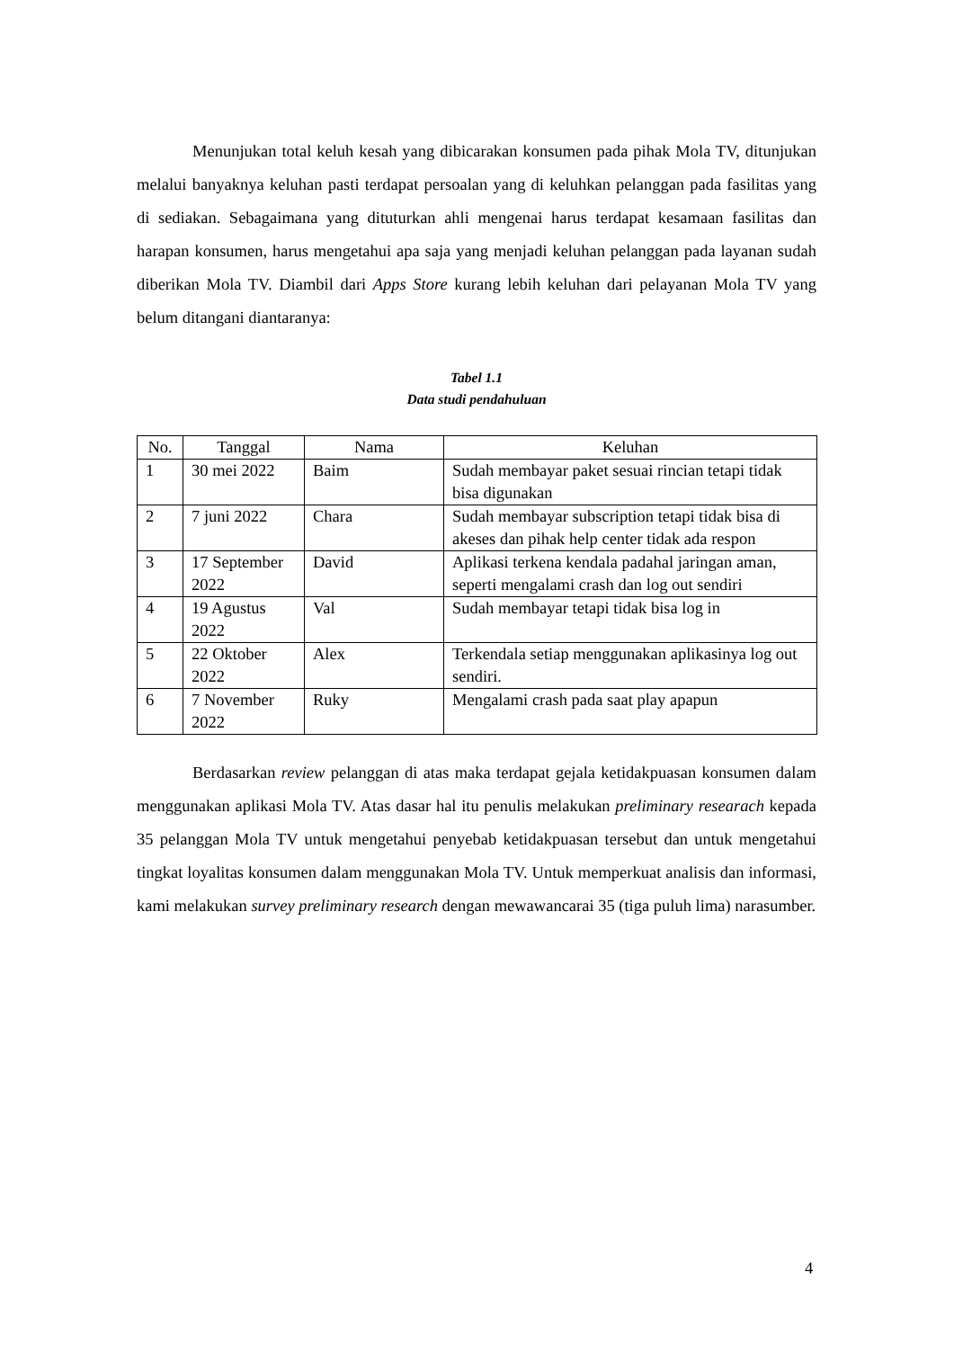Menunjukan total keluh kesah yang dibicarakan konsumen pada pihak Mola TV, ditunjukan melalui banyaknya keluhan pasti terdapat persoalan yang di keluhkan pelanggan pada fasilitas yang di sediakan. Sebagaimana yang dituturkan ahli mengenai harus terdapat kesamaan fasilitas dan harapan konsumen, harus mengetahui apa saja yang menjadi keluhan pelanggan pada layanan sudah diberikan Mola TV. Diambil dari Apps Store kurang lebih keluhan dari pelayanan Mola TV yang belum ditangani diantaranya:
Tabel 1.1
Data studi pendahuluan
| No. | Tanggal | Nama | Keluhan |
| --- | --- | --- | --- |
| 1 | 30 mei 2022 | Baim | Sudah membayar paket sesuai rincian tetapi tidak bisa digunakan |
| 2 | 7 juni 2022 | Chara | Sudah membayar subscription tetapi tidak bisa di akeses dan pihak help center tidak ada respon |
| 3 | 17 September 2022 | David | Aplikasi terkena kendala padahal jaringan aman, seperti mengalami crash dan log out sendiri |
| 4 | 19 Agustus 2022 | Val | Sudah membayar tetapi tidak bisa log in |
| 5 | 22 Oktober 2022 | Alex | Terkendala setiap menggunakan aplikasinya log out sendiri. |
| 6 | 7 November 2022 | Ruky | Mengalami crash pada saat play apapun |
Berdasarkan review pelanggan di atas maka terdapat gejala ketidakpuasan konsumen dalam menggunakan aplikasi Mola TV. Atas dasar hal itu penulis melakukan preliminary researach kepada 35 pelanggan Mola TV untuk mengetahui penyebab ketidakpuasan tersebut dan untuk mengetahui tingkat loyalitas konsumen dalam menggunakan Mola TV. Untuk memperkuat analisis dan informasi, kami melakukan survey preliminary research dengan mewawancarai 35 (tiga puluh lima) narasumber.
4